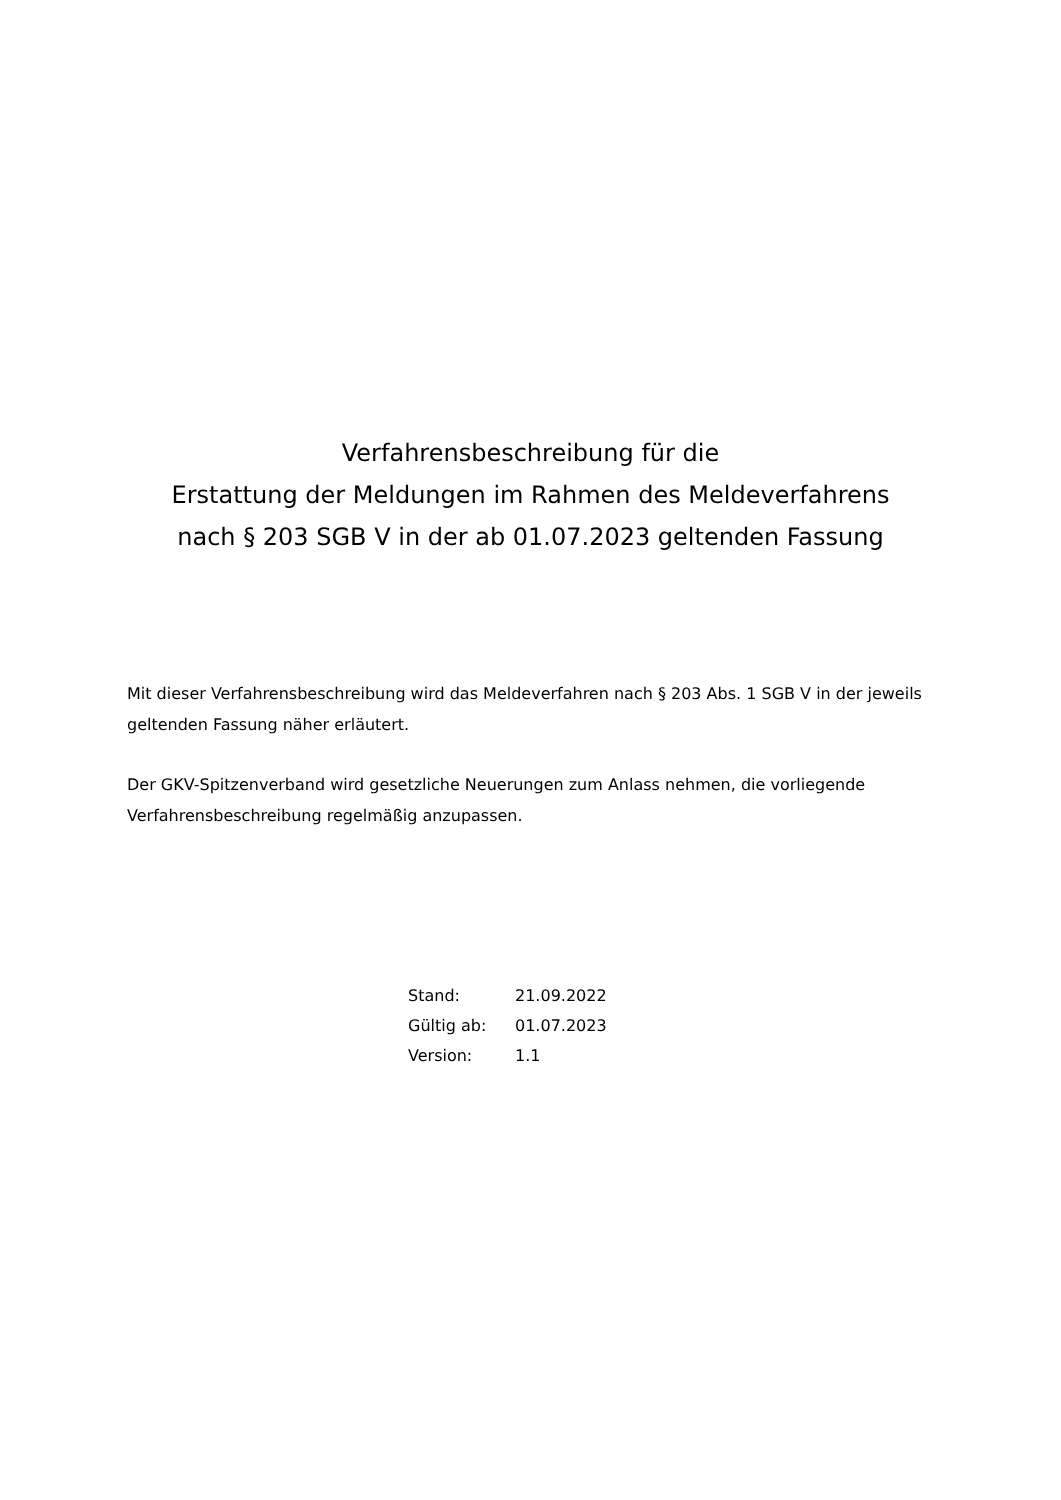Verfahrensbeschreibung für die
Erstattung der Meldungen im Rahmen des Meldeverfahrens
nach § 203 SGB V in der ab 01.07.2023 geltenden Fassung
Mit dieser Verfahrensbeschreibung wird das Meldeverfahren nach § 203 Abs. 1 SGB V in der jeweils geltenden Fassung näher erläutert.
Der GKV-Spitzenverband wird gesetzliche Neuerungen zum Anlass nehmen, die vorliegende Verfahrensbeschreibung regelmäßig anzupassen.
| Stand: | 21.09.2022 |
| Gültig ab: | 01.07.2023 |
| Version: | 1.1 |